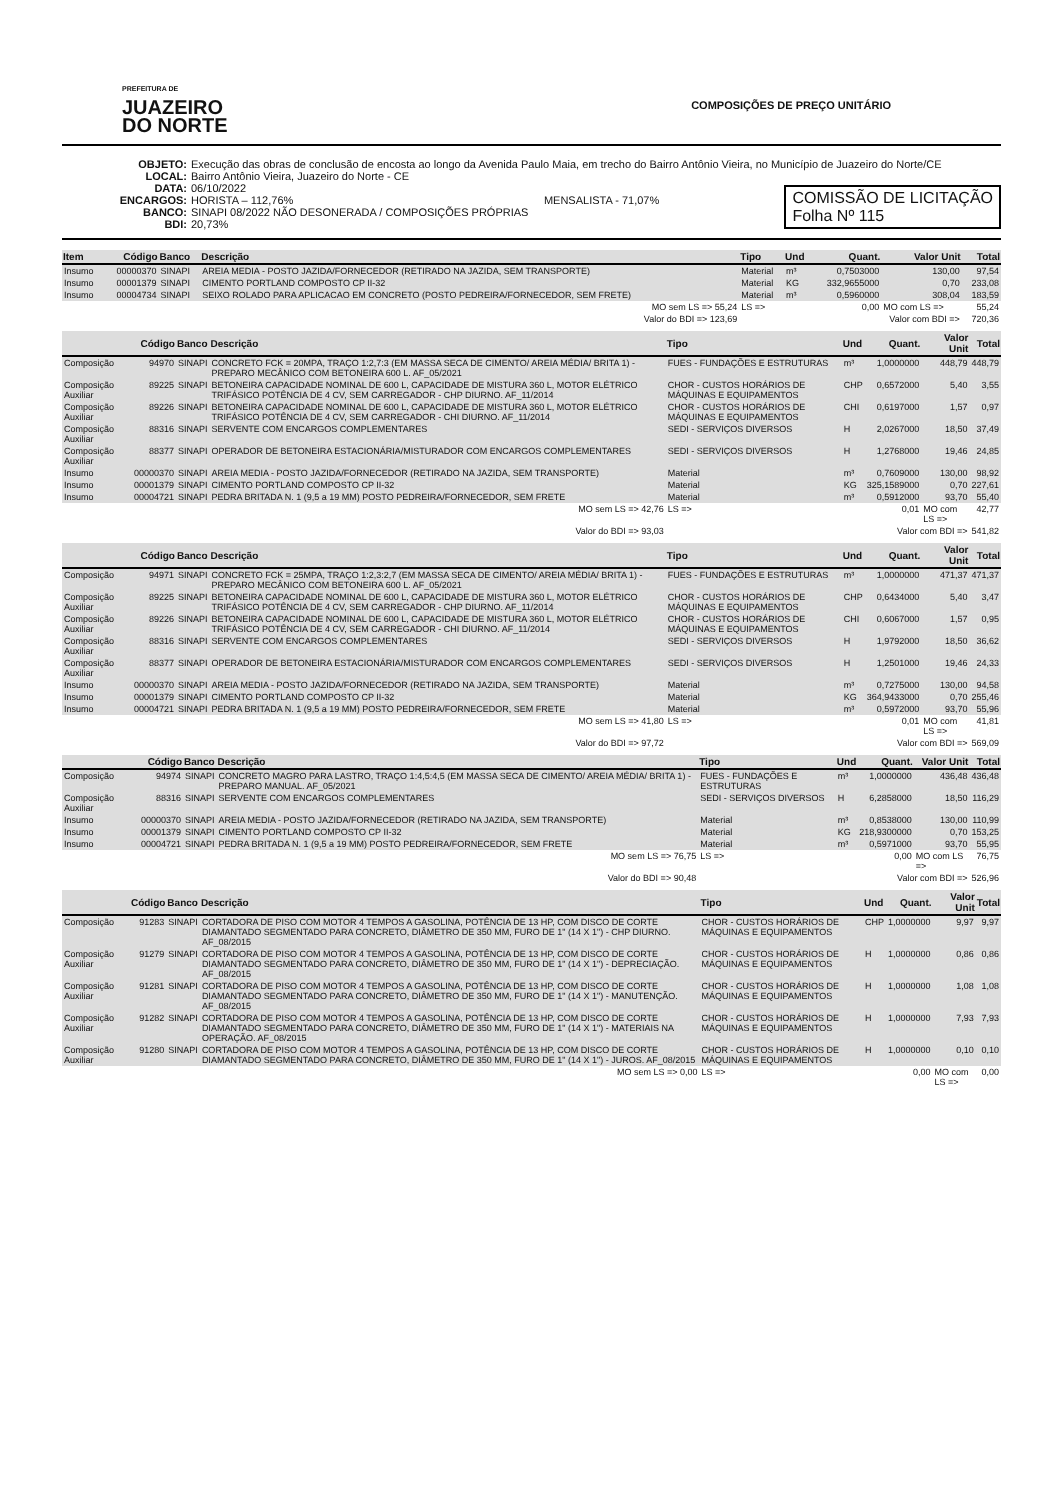PREFEITURA DE
JUAZEIRO
DO NORTE
COMPOSIÇÕES DE PREÇO UNITÁRIO
OBJETO: Execução das obras de conclusão de encosta ao longo da Avenida Paulo Maia, em trecho do Bairro Antônio Vieira, no Município de Juazeiro do Norte/CE
LOCAL: Bairro Antônio Vieira, Juazeiro do Norte - CE
DATA: 06/10/2022
ENCARGOS: HORISTA – 112,76% MENSALISTA - 71,07%
BANCO: SINAPI 08/2022 NÃO DESONERADA / COMPOSIÇÕES PRÓPRIAS
BDI: 20,73%
COMISSÃO DE LICITAÇÃO
Folha Nº 115
| Item | Código | Banco | Descrição | Tipo | Und | Quant. | Valor Unit | Total |
| --- | --- | --- | --- | --- | --- | --- | --- | --- |
| Insumo | 00000370 | SINAPI | AREIA MEDIA - POSTO JAZIDA/FORNECEDOR (RETIRADO NA JAZIDA, SEM TRANSPORTE) | Material | m³ | 0,7503000 | 130,00 | 97,54 |
| Insumo | 00001379 | SINAPI | CIMENTO PORTLAND COMPOSTO CP II-32 | Material | KG | 332,9655000 | 0,70 | 233,08 |
| Insumo | 00004734 | SINAPI | SEIXO ROLADO PARA APLICACAO EM CONCRETO (POSTO PEDREIRA/FORNECEDOR, SEM FRETE) | Material | m³ | 0,5960000 | 308,04 | 183,59 |
| MO sem LS => 55,24 | | | | LS => | | 0,00 | MO com LS => | 55,24 |
| Valor do BDI => 123,69 | | | | Valor com BDI => | | | | 720,36 |
| | Código | Banco | Descrição | Tipo | Und | Quant. | Valor Unit | Total |
| --- | --- | --- | --- | --- | --- | --- | --- | --- |
| Composição | 94970 | SINAPI | CONCRETO FCK = 20MPA, TRAÇO 1:2,7:3 (EM MASSA SECA DE CIMENTO/ AREIA MÉDIA/ BRITA 1) - PREPARO MECÂNICO COM BETONEIRA 600 L. AF_05/2021 | FUES - FUNDAÇÕES E ESTRUTURAS | m³ | 1,0000000 | 448,79 | 448,79 |
| Composição Auxiliar | 89225 | SINAPI | BETONEIRA CAPACIDADE NOMINAL DE 600 L, CAPACIDADE DE MISTURA 360 L, MOTOR ELÉTRICO TRIFÁSICO POTÊNCIA DE 4 CV, SEM CARREGADOR - CHP DIURNO. AF_11/2014 | CHOR - CUSTOS HORÁRIOS DE MÁQUINAS E EQUIPAMENTOS | CHP | 0,6572000 | 5,40 | 3,55 |
| Composição Auxiliar | 89226 | SINAPI | BETONEIRA CAPACIDADE NOMINAL DE 600 L, CAPACIDADE DE MISTURA 360 L, MOTOR ELÉTRICO TRIFÁSICO POTÊNCIA DE 4 CV, SEM CARREGADOR - CHI DIURNO. AF_11/2014 | CHOR - CUSTOS HORÁRIOS DE MÁQUINAS E EQUIPAMENTOS | CHI | 0,6197000 | 1,57 | 0,97 |
| Composição Auxiliar | 88316 | SINAPI | SERVENTE COM ENCARGOS COMPLEMENTARES | SEDI - SERVIÇOS DIVERSOS | H | 2,0267000 | 18,50 | 37,49 |
| Composição Auxiliar | 88377 | SINAPI | OPERADOR DE BETONEIRA ESTACIONÁRIA/MISTURADOR COM ENCARGOS COMPLEMENTARES | SEDI - SERVIÇOS DIVERSOS | H | 1,2768000 | 19,46 | 24,85 |
| Insumo | 00000370 | SINAPI | AREIA MEDIA - POSTO JAZIDA/FORNECEDOR (RETIRADO NA JAZIDA, SEM TRANSPORTE) | Material | m³ | 0,7609000 | 130,00 | 98,92 |
| Insumo | 00001379 | SINAPI | CIMENTO PORTLAND COMPOSTO CP II-32 | Material | KG | 325,1589000 | 0,70 | 227,61 |
| Insumo | 00004721 | SINAPI | PEDRA BRITADA N. 1 (9,5 a 19 MM) POSTO PEDREIRA/FORNECEDOR, SEM FRETE | Material | m³ | 0,5912000 | 93,70 | 55,40 |
| MO sem LS => 42,76 | | | | LS => | | 0,01 | MO com LS => | 42,77 |
| Valor do BDI => 93,03 | | | | Valor com BDI => | | | | 541,82 |
| | Código | Banco | Descrição | Tipo | Und | Quant. | Valor Unit | Total |
| --- | --- | --- | --- | --- | --- | --- | --- | --- |
| Composição | 94971 | SINAPI | CONCRETO FCK = 25MPA, TRAÇO 1:2,3:2,7 (EM MASSA SECA DE CIMENTO/ AREIA MÉDIA/ BRITA 1) - PREPARO MECÂNICO COM BETONEIRA 600 L. AF_05/2021 | FUES - FUNDAÇÕES E ESTRUTURAS | m³ | 1,0000000 | 471,37 | 471,37 |
| Composição Auxiliar | 89225 | SINAPI | BETONEIRA CAPACIDADE NOMINAL DE 600 L, CAPACIDADE DE MISTURA 360 L, MOTOR ELÉTRICO TRIFÁSICO POTÊNCIA DE 4 CV, SEM CARREGADOR - CHP DIURNO. AF_11/2014 | CHOR - CUSTOS HORÁRIOS DE MÁQUINAS E EQUIPAMENTOS | CHP | 0,6434000 | 5,40 | 3,47 |
| Composição Auxiliar | 89226 | SINAPI | BETONEIRA CAPACIDADE NOMINAL DE 600 L, CAPACIDADE DE MISTURA 360 L, MOTOR ELÉTRICO TRIFÁSICO POTÊNCIA DE 4 CV, SEM CARREGADOR - CHI DIURNO. AF_11/2014 | CHOR - CUSTOS HORÁRIOS DE MÁQUINAS E EQUIPAMENTOS | CHI | 0,6067000 | 1,57 | 0,95 |
| Composição Auxiliar | 88316 | SINAPI | SERVENTE COM ENCARGOS COMPLEMENTARES | SEDI - SERVIÇOS DIVERSOS | H | 1,9792000 | 18,50 | 36,62 |
| Composição Auxiliar | 88377 | SINAPI | OPERADOR DE BETONEIRA ESTACIONÁRIA/MISTURADOR COM ENCARGOS COMPLEMENTARES | SEDI - SERVIÇOS DIVERSOS | H | 1,2501000 | 19,46 | 24,33 |
| Insumo | 00000370 | SINAPI | AREIA MEDIA - POSTO JAZIDA/FORNECEDOR (RETIRADO NA JAZIDA, SEM TRANSPORTE) | Material | m³ | 0,7275000 | 130,00 | 94,58 |
| Insumo | 00001379 | SINAPI | CIMENTO PORTLAND COMPOSTO CP II-32 | Material | KG | 364,9433000 | 0,70 | 255,46 |
| Insumo | 00004721 | SINAPI | PEDRA BRITADA N. 1 (9,5 a 19 MM) POSTO PEDREIRA/FORNECEDOR, SEM FRETE | Material | m³ | 0,5972000 | 93,70 | 55,96 |
| MO sem LS => 41,80 | | | | LS => | | 0,01 | MO com LS => | 41,81 |
| Valor do BDI => 97,72 | | | | Valor com BDI => | | | | 569,09 |
| | Código | Banco | Descrição | Tipo | Und | Quant. | Valor Unit | Total |
| --- | --- | --- | --- | --- | --- | --- | --- | --- |
| Composição | 94974 | SINAPI | CONCRETO MAGRO PARA LASTRO, TRAÇO 1:4,5:4,5 (EM MASSA SECA DE CIMENTO/ AREIA MÉDIA/ BRITA 1) - PREPARO MANUAL. AF_05/2021 | FUES - FUNDAÇÕES E ESTRUTURAS | m³ | 1,0000000 | 436,48 | 436,48 |
| Composição Auxiliar | 88316 | SINAPI | SERVENTE COM ENCARGOS COMPLEMENTARES | SEDI - SERVIÇOS DIVERSOS | H | 6,2858000 | 18,50 | 116,29 |
| Insumo | 00000370 | SINAPI | AREIA MEDIA - POSTO JAZIDA/FORNECEDOR (RETIRADO NA JAZIDA, SEM TRANSPORTE) | Material | m³ | 0,8538000 | 130,00 | 110,99 |
| Insumo | 00001379 | SINAPI | CIMENTO PORTLAND COMPOSTO CP II-32 | Material | KG | 218,9300000 | 0,70 | 153,25 |
| Insumo | 00004721 | SINAPI | PEDRA BRITADA N. 1 (9,5 a 19 MM) POSTO PEDREIRA/FORNECEDOR, SEM FRETE | Material | m³ | 0,5971000 | 93,70 | 55,95 |
| MO sem LS => 76,75 | | | | LS => | | 0,00 | MO com LS => | 76,75 |
| Valor do BDI => 90,48 | | | | Valor com BDI => | | | | 526,96 |
| | Código | Banco | Descrição | Tipo | Und | Quant. | Valor Unit | Total |
| --- | --- | --- | --- | --- | --- | --- | --- | --- |
| Composição | 91283 | SINAPI | CORTADORA DE PISO COM MOTOR 4 TEMPOS A GASOLINA, POTÊNCIA DE 13 HP, COM DISCO DE CORTE DIAMANTADO SEGMENTADO PARA CONCRETO, DIÂMETRO DE 350 MM, FURO DE 1" (14 X 1") - CHP DIURNO. AF_08/2015 | CHOR - CUSTOS HORÁRIOS DE MÁQUINAS E EQUIPAMENTOS | CHP | 1,0000000 | 9,97 | 9,97 |
| Composição Auxiliar | 91279 | SINAPI | CORTADORA DE PISO COM MOTOR 4 TEMPOS A GASOLINA, POTÊNCIA DE 13 HP, COM DISCO DE CORTE DIAMANTADO SEGMENTADO PARA CONCRETO, DIÂMETRO DE 350 MM, FURO DE 1" (14 X 1") - DEPRECIAÇÃO. AF_08/2015 | CHOR - CUSTOS HORÁRIOS DE MÁQUINAS E EQUIPAMENTOS | H | 1,0000000 | 0,86 | 0,86 |
| Composição Auxiliar | 91281 | SINAPI | CORTADORA DE PISO COM MOTOR 4 TEMPOS A GASOLINA, POTÊNCIA DE 13 HP, COM DISCO DE CORTE DIAMANTADO SEGMENTADO PARA CONCRETO, DIÂMETRO DE 350 MM, FURO DE 1" (14 X 1") - MANUTENÇÃO. AF_08/2015 | CHOR - CUSTOS HORÁRIOS DE MÁQUINAS E EQUIPAMENTOS | H | 1,0000000 | 1,08 | 1,08 |
| Composição Auxiliar | 91282 | SINAPI | CORTADORA DE PISO COM MOTOR 4 TEMPOS A GASOLINA, POTÊNCIA DE 13 HP, COM DISCO DE CORTE DIAMANTADO SEGMENTADO PARA CONCRETO, DIÂMETRO DE 350 MM, FURO DE 1" (14 X 1") - MATERIAIS NA OPERAÇÃO. AF_08/2015 | CHOR - CUSTOS HORÁRIOS DE MÁQUINAS E EQUIPAMENTOS | H | 1,0000000 | 7,93 | 7,93 |
| Composição Auxiliar | 91280 | SINAPI | CORTADORA DE PISO COM MOTOR 4 TEMPOS A GASOLINA, POTÊNCIA DE 13 HP, COM DISCO DE CORTE DIAMANTADO SEGMENTADO PARA CONCRETO, DIÂMETRO DE 350 MM, FURO DE 1" (14 X 1") - JUROS. AF_08/2015 | CHOR - CUSTOS HORÁRIOS DE MÁQUINAS E EQUIPAMENTOS | H | 1,0000000 | 0,10 | 0,10 |
| MO sem LS => 0,00 | | | | LS => | | 0,00 | MO com LS => | 0,00 |